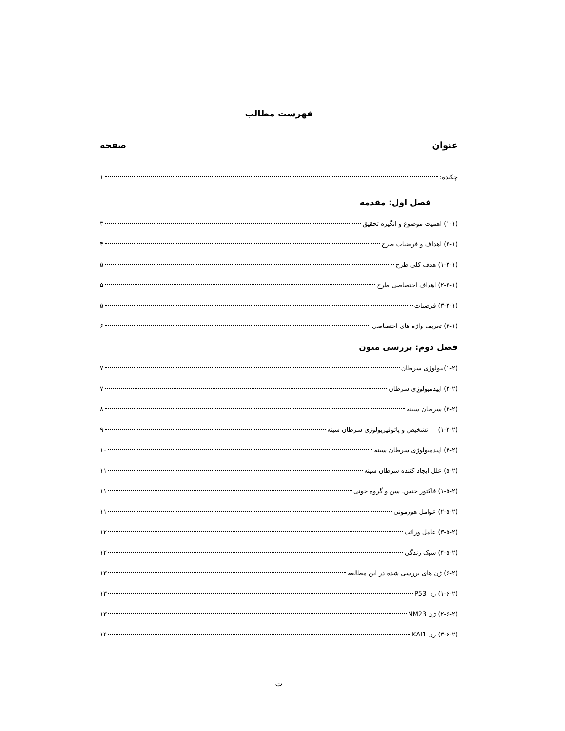فهرست مطالب
عنوان صفحه
چکیده: ۱
فصل اول: مقدمه
(۱-۱) اهمیت موضوع و انگیزه تحقیق ۳
(۲-۱) اهداف و فرضیات طرح ۴
(۱-۲-۱) هدف کلی طرح ۵
(۲-۲-۱) اهداف اختصاصی طرح ۵
(۳-۲-۱) فرضیات ۵
(۳-۱) تعریف واژه های اختصاصی ۶
فصل دوم: بررسی متون
(۱-۲)بیولوژی سرطان ۷
(۲-۲) اپیدمیولوژِی سرطان ۷
(۳-۲) سرطان سینه ۸
(۱-۳-۲) تشخیص و پاتوفیزیولوژی سرطان سینه ۹
(۴-۲) اپیدمیولوژی سرطان سینه ۱۰
(۵-۲) علل ایجاد کننده سرطان سینه ۱۱
(۱-۵-۲) فاکتور جنس، سن و گروه خونی ۱۱
(۲-۵-۲) عوامل هورمونی ۱۱
(۳-۵-۲) عامل وراثت ۱۲
(۴-۵-۲) سبک زندگی ۱۲
(۶-۲) ژن های بررسی شده در این مطالعه ۱۳
(۱-۶-۲) ژن P53 ۱۳
(۲-۶-۲) ژن NM23 ۱۳
(۳-۶-۲) ژن KAI1 ۱۴
ت